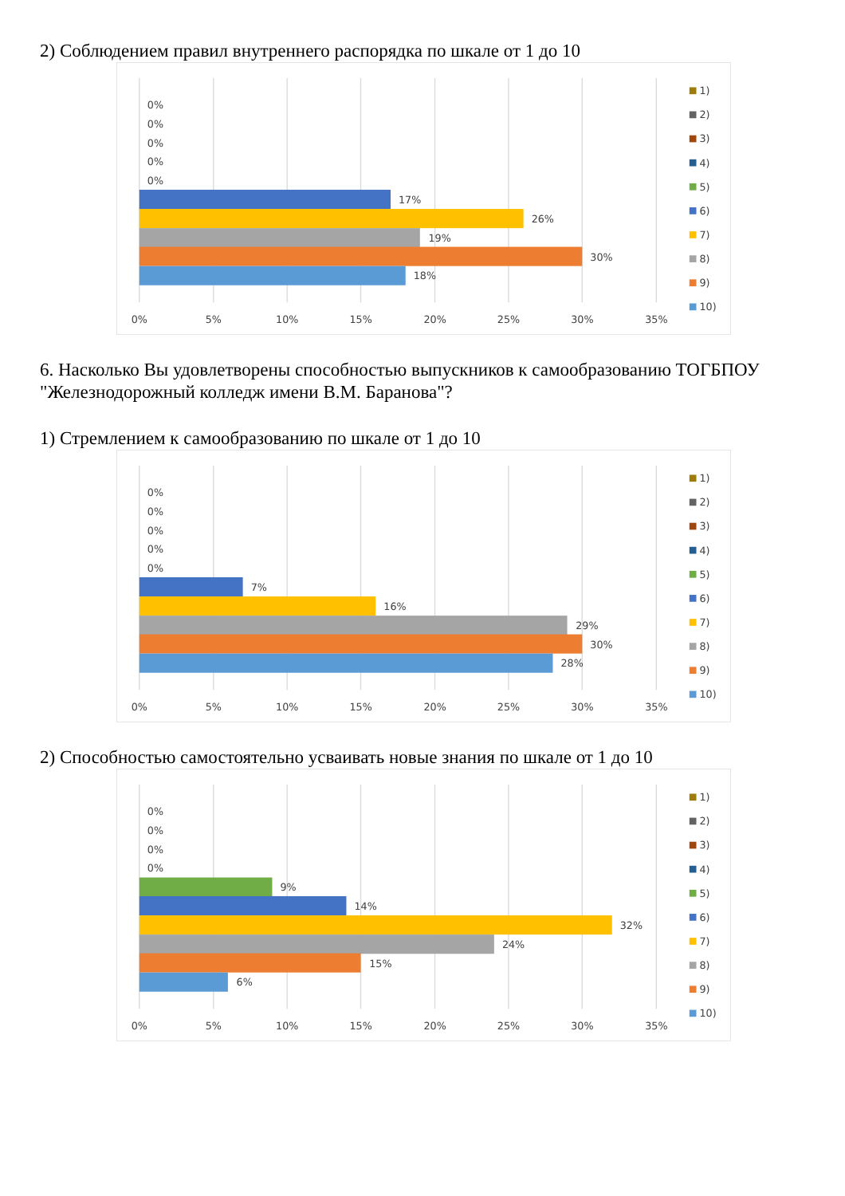2) Соблюдением правил внутреннего распорядка по шкале от 1 до 10
0%
0%
0%
0%
0%
17%
26%
19%
30%
18%
0%
5%
10%
15%
20%
25%
30%
35%
1)
2)
3)
4)
5)
6)
7)
8)
9)
10)
6. Насколько Вы удовлетворены способностью выпускников к самообразованию ТОГБПОУ "Железнодорожный колледж имени В.М. Баранова"?
1) Стремлением к самообразованию по шкале от 1 до 10
0%
0%
0%
0%
0%
7%
16%
29%
30%
28%
0%
5%
10%
15%
20%
25%
30%
35%
1)
2)
3)
4)
5)
6)
7)
8)
9)
10)
2) Способностью самостоятельно усваивать новые знания по шкале от 1 до 10
0%
0%
0%
0%
9%
14%
32%
24%
15%
6%
0%
5%
10%
15%
20%
25%
30%
35%
1)
2)
3)
4)
5)
6)
7)
8)
9)
10)